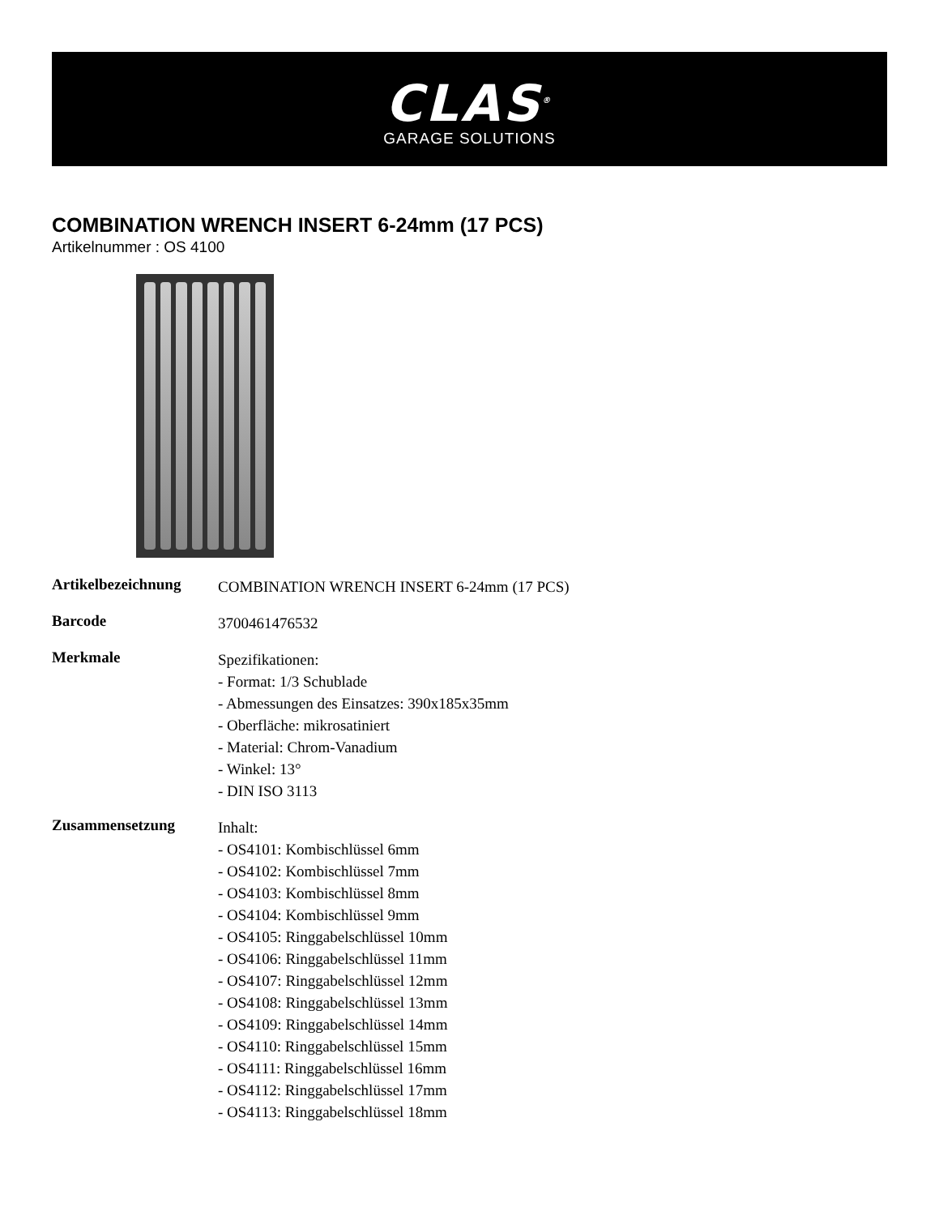CLAS<sup>®</sup>
GARAGE SOLUTIONS
COMBINATION WRENCH INSERT 6-24mm (17 PCS)
Artikelnummer : OS 4100
| Artikelbezeichnung | COMBINATION WRENCH INSERT 6-24mm (17 PCS) |
| Barcode | 3700461476532 |
| Merkmale | Spezifikationen: - Format: 1/3 Schublade - Abmessungen des Einsatzes: 390x185x35mm - Oberfläche: mikrosatiniert - Material: Chrom-Vanadium - Winkel: 13° - DIN ISO 3113 |
| Zusammensetzung | Inhalt: - OS4101: Kombischlüssel 6mm - OS4102: Kombischlüssel 7mm - OS4103: Kombischlüssel 8mm - OS4104: Kombischlüssel 9mm - OS4105: Ringgabelschlüssel 10mm - OS4106: Ringgabelschlüssel 11mm - OS4107: Ringgabelschlüssel 12mm - OS4108: Ringgabelschlüssel 13mm - OS4109: Ringgabelschlüssel 14mm - OS4110: Ringgabelschlüssel 15mm - OS4111: Ringgabelschlüssel 16mm - OS4112: Ringgabelschlüssel 17mm - OS4113: Ringgabelschlüssel 18mm |